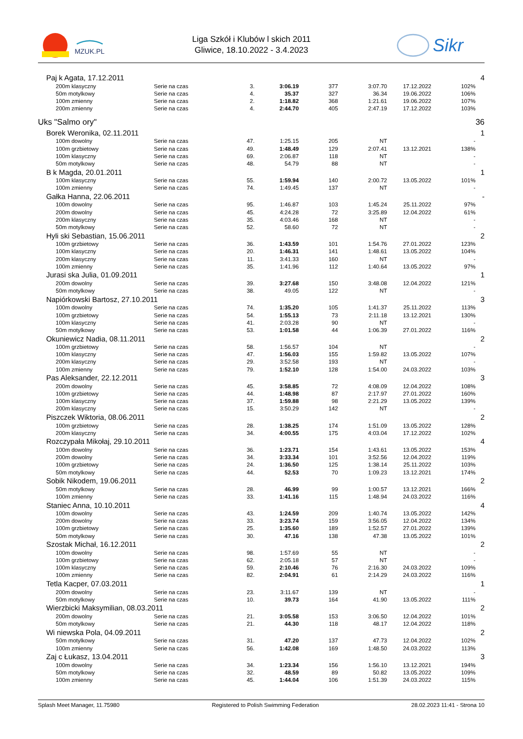MZUK.PL
Liga Szkół i Klubów l skich 2011
Gliwice, 18.10.2022 - 3.4.2023
Sikr
| Paj k Agata, 17.12.2011 | | | | | | | | | 4 |
| 200m klasyczny | Serie na czas | 3. | 3:06.19 | 377 | 3:07.70 | 17.12.2022 | 102% | | |
| 50m motylkowy | Serie na czas | 4. | 35.37 | 327 | 36.34 | 19.06.2022 | 106% | | |
| 100m zmienny | Serie na czas | 2. | 1:18.82 | 368 | 1:21.61 | 19.06.2022 | 107% | | |
| 200m zmienny | Serie na czas | 4. | 2:44.70 | 405 | 2:47.19 | 17.12.2022 | 103% | | |
| Uks "Salmo ory" | | | | | | | | | 36 |
| Borek Weronika, 02.11.2011 | | | | | | | | | 1 |
| 100m dowolny | Serie na czas | 47. | 1:25.15 | 205 | NT | | - | | |
| 100m grzbietowy | Serie na czas | 49. | 1:48.49 | 129 | 2:07.41 | 13.12.2021 | 138% | | |
| 100m klasyczny | Serie na czas | 69. | 2:06.87 | 118 | NT | | - | | |
| 50m motylkowy | Serie na czas | 48. | 54.79 | 88 | NT | | - | | |
| B k Magda, 20.01.2011 | | | | | | | | | 1 |
| 100m klasyczny | Serie na czas | 55. | 1:59.94 | 140 | 2:00.72 | 13.05.2022 | 101% | | |
| 100m zmienny | Serie na czas | 74. | 1:49.45 | 137 | NT | | - | | |
| Gałka Hanna, 22.06.2011 | | | | | | | | | - |
| 100m dowolny | Serie na czas | 95. | 1:46.87 | 103 | 1:45.24 | 25.11.2022 | 97% | | |
| 200m dowolny | Serie na czas | 45. | 4:24.28 | 72 | 3:25.89 | 12.04.2022 | 61% | | |
| 200m klasyczny | Serie na czas | 35. | 4:03.46 | 168 | NT | | - | | |
| 50m motylkowy | Serie na czas | 52. | 58.60 | 72 | NT | | - | | |
| Hyli ski Sebastian, 15.06.2011 | | | | | | | | | 2 |
| 100m grzbietowy | Serie na czas | 36. | 1:43.59 | 101 | 1:54.76 | 27.01.2022 | 123% | | |
| 100m klasyczny | Serie na czas | 20. | 1:46.31 | 141 | 1:48.61 | 13.05.2022 | 104% | | |
| 200m klasyczny | Serie na czas | 11. | 3:41.33 | 160 | NT | | - | | |
| 100m zmienny | Serie na czas | 35. | 1:41.96 | 112 | 1:40.64 | 13.05.2022 | 97% | | |
| Jurasi ska Julia, 01.09.2011 | | | | | | | | | 1 |
| 200m dowolny | Serie na czas | 39. | 3:27.68 | 150 | 3:48.08 | 12.04.2022 | 121% | | |
| 50m motylkowy | Serie na czas | 38. | 49.05 | 122 | NT | | - | | |
| Napiórkowski Bartosz, 27.10.2011 | | | | | | | | | 3 |
| 100m dowolny | Serie na czas | 74. | 1:35.20 | 105 | 1:41.37 | 25.11.2022 | 113% | | |
| 100m grzbietowy | Serie na czas | 54. | 1:55.13 | 73 | 2:11.18 | 13.12.2021 | 130% | | |
| 100m klasyczny | Serie na czas | 41. | 2:03.28 | 90 | NT | | - | | |
| 50m motylkowy | Serie na czas | 53. | 1:01.58 | 44 | 1:06.39 | 27.01.2022 | 116% | | |
| Okuniewicz Nadia, 08.11.2011 | | | | | | | | | 2 |
| 100m grzbietowy | Serie na czas | 58. | 1:56.57 | 104 | NT | | - | | |
| 100m klasyczny | Serie na czas | 47. | 1:56.03 | 155 | 1:59.82 | 13.05.2022 | 107% | | |
| 200m klasyczny | Serie na czas | 29. | 3:52.58 | 193 | NT | | - | | |
| 100m zmienny | Serie na czas | 79. | 1:52.10 | 128 | 1:54.00 | 24.03.2022 | 103% | | |
| Pas Aleksander, 22.12.2011 | | | | | | | | | 3 |
| 200m dowolny | Serie na czas | 45. | 3:58.85 | 72 | 4:08.09 | 12.04.2022 | 108% | | |
| 100m grzbietowy | Serie na czas | 44. | 1:48.98 | 87 | 2:17.97 | 27.01.2022 | 160% | | |
| 100m klasyczny | Serie na czas | 37. | 1:59.88 | 98 | 2:21.29 | 13.05.2022 | 139% | | |
| 200m klasyczny | Serie na czas | 15. | 3:50.29 | 142 | NT | | - | | |
| Piszczek Wiktoria, 08.06.2011 | | | | | | | | | 2 |
| 100m grzbietowy | Serie na czas | 28. | 1:38.25 | 174 | 1:51.09 | 13.05.2022 | 128% | | |
| 200m klasyczny | Serie na czas | 34. | 4:00.55 | 175 | 4:03.04 | 17.12.2022 | 102% | | |
| Rozczypała Mikołaj, 29.10.2011 | | | | | | | | | 4 |
| 100m dowolny | Serie na czas | 36. | 1:23.71 | 154 | 1:43.61 | 13.05.2022 | 153% | | |
| 200m dowolny | Serie na czas | 34. | 3:33.34 | 101 | 3:52.56 | 12.04.2022 | 119% | | |
| 100m grzbietowy | Serie na czas | 24. | 1:36.50 | 125 | 1:38.14 | 25.11.2022 | 103% | | |
| 50m motylkowy | Serie na czas | 44. | 52.53 | 70 | 1:09.23 | 13.12.2021 | 174% | | |
| Sobik Nikodem, 19.06.2011 | | | | | | | | | 2 |
| 50m motylkowy | Serie na czas | 28. | 46.99 | 99 | 1:00.57 | 13.12.2021 | 166% | | |
| 100m zmienny | Serie na czas | 33. | 1:41.16 | 115 | 1:48.94 | 24.03.2022 | 116% | | |
| Staniec Anna, 10.10.2011 | | | | | | | | | 4 |
| 100m dowolny | Serie na czas | 43. | 1:24.59 | 209 | 1:40.74 | 13.05.2022 | 142% | | |
| 200m dowolny | Serie na czas | 33. | 3:23.74 | 159 | 3:56.05 | 12.04.2022 | 134% | | |
| 100m grzbietowy | Serie na czas | 25. | 1:35.60 | 189 | 1:52.57 | 27.01.2022 | 139% | | |
| 50m motylkowy | Serie na czas | 30. | 47.16 | 138 | 47.38 | 13.05.2022 | 101% | | |
| Szostak Michał, 16.12.2011 | | | | | | | | | 2 |
| 100m dowolny | Serie na czas | 98. | 1:57.69 | 55 | NT | | - | | |
| 100m grzbietowy | Serie na czas | 62. | 2:05.18 | 57 | NT | | - | | |
| 100m klasyczny | Serie na czas | 59. | 2:10.46 | 76 | 2:16.30 | 24.03.2022 | 109% | | |
| 100m zmienny | Serie na czas | 82. | 2:04.91 | 61 | 2:14.29 | 24.03.2022 | 116% | | |
| Tetla Kacper, 07.03.2011 | | | | | | | | | 1 |
| 200m dowolny | Serie na czas | 23. | 3:11.67 | 139 | NT | | - | | |
| 50m motylkowy | Serie na czas | 10. | 39.73 | 164 | 41.90 | 13.05.2022 | 111% | | |
| Wierzbicki Maksymilian, 08.03.2011 | | | | | | | | | 2 |
| 200m dowolny | Serie na czas | 21. | 3:05.58 | 153 | 3:06.50 | 12.04.2022 | 101% | | |
| 50m motylkowy | Serie na czas | 21. | 44.30 | 118 | 48.17 | 12.04.2022 | 118% | | |
| Wi niewska Pola, 04.09.2011 | | | | | | | | | 2 |
| 50m motylkowy | Serie na czas | 31. | 47.20 | 137 | 47.73 | 12.04.2022 | 102% | | |
| 100m zmienny | Serie na czas | 56. | 1:42.08 | 169 | 1:48.50 | 24.03.2022 | 113% | | |
| Zaj c Łukasz, 13.04.2011 | | | | | | | | | 3 |
| 100m dowolny | Serie na czas | 34. | 1:23.34 | 156 | 1:56.10 | 13.12.2021 | 194% | | |
| 50m motylkowy | Serie na czas | 32. | 48.59 | 89 | 50.82 | 13.05.2022 | 109% | | |
| 100m zmienny | Serie na czas | 45. | 1:44.04 | 106 | 1:51.39 | 24.03.2022 | 115% | | |
Splash Meet Manager, 11.75980 Registered to Polish Swimming Federation 28.02.2023 11:41 - Strona 10